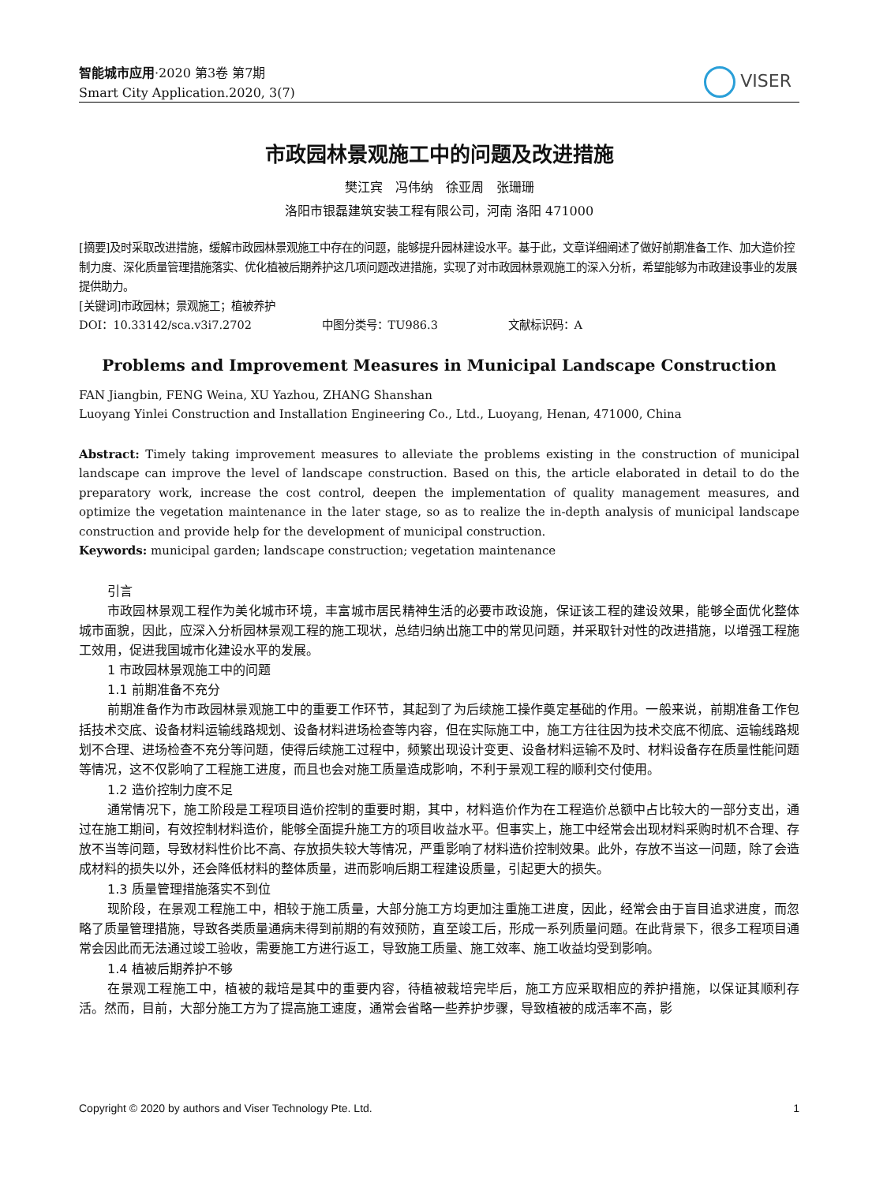智能城市应用·2020 第3卷 第7期
Smart City Application.2020, 3(7)
VISER
市政园林景观施工中的问题及改进措施
樊江宾　冯伟纳　徐亚周　张珊珊
洛阳市银磊建筑安装工程有限公司，河南 洛阳 471000
[摘要]及时采取改进措施，缓解市政园林景观施工中存在的问题，能够提升园林建设水平。基于此，文章详细阐述了做好前期准备工作、加大造价控制力度、深化质量管理措施落实、优化植被后期养护这几项问题改进措施，实现了对市政园林景观施工的深入分析，希望能够为市政建设事业的发展提供助力。
[关键词]市政园林；景观施工；植被养护
DOI：10.33142/sca.v3i7.2702 　　　　　　中图分类号：TU986.3 　　　　　　文献标识码：A
Problems and Improvement Measures in Municipal Landscape Construction
FAN Jiangbin, FENG Weina, XU Yazhou, ZHANG Shanshan
Luoyang Yinlei Construction and Installation Engineering Co., Ltd., Luoyang, Henan, 471000, China
Abstract: Timely taking improvement measures to alleviate the problems existing in the construction of municipal landscape can improve the level of landscape construction. Based on this, the article elaborated in detail to do the preparatory work, increase the cost control, deepen the implementation of quality management measures, and optimize the vegetation maintenance in the later stage, so as to realize the in-depth analysis of municipal landscape construction and provide help for the development of municipal construction.
Keywords: municipal garden; landscape construction; vegetation maintenance
引言
市政园林景观工程作为美化城市环境，丰富城市居民精神生活的必要市政设施，保证该工程的建设效果，能够全面优化整体城市面貌，因此，应深入分析园林景观工程的施工现状，总结归纳出施工中的常见问题，并采取针对性的改进措施，以增强工程施工效用，促进我国城市化建设水平的发展。
1 市政园林景观施工中的问题
1.1 前期准备不充分
前期准备作为市政园林景观施工中的重要工作环节，其起到了为后续施工操作奠定基础的作用。一般来说，前期准备工作包括技术交底、设备材料运输线路规划、设备材料进场检查等内容，但在实际施工中，施工方往往因为技术交底不彻底、运输线路规划不合理、进场检查不充分等问题，使得后续施工过程中，频繁出现设计变更、设备材料运输不及时、材料设备存在质量性能问题等情况，这不仅影响了工程施工进度，而且也会对施工质量造成影响，不利于景观工程的顺利交付使用。
1.2 造价控制力度不足
通常情况下，施工阶段是工程项目造价控制的重要时期，其中，材料造价作为在工程造价总额中占比较大的一部分支出，通过在施工期间，有效控制材料造价，能够全面提升施工方的项目收益水平。但事实上，施工中经常会出现材料采购时机不合理、存放不当等问题，导致材料性价比不高、存放损失较大等情况，严重影响了材料造价控制效果。此外，存放不当这一问题，除了会造成材料的损失以外，还会降低材料的整体质量，进而影响后期工程建设质量，引起更大的损失。
1.3 质量管理措施落实不到位
现阶段，在景观工程施工中，相较于施工质量，大部分施工方均更加注重施工进度，因此，经常会由于盲目追求进度，而忽略了质量管理措施，导致各类质量通病未得到前期的有效预防，直至竣工后，形成一系列质量问题。在此背景下，很多工程项目通常会因此而无法通过竣工验收，需要施工方进行返工，导致施工质量、施工效率、施工收益均受到影响。
1.4 植被后期养护不够
在景观工程施工中，植被的栽培是其中的重要内容，待植被栽培完毕后，施工方应采取相应的养护措施，以保证其顺利存活。然而，目前，大部分施工方为了提高施工速度，通常会省略一些养护步骤，导致植被的成活率不高，影
Copyright © 2020 by authors and Viser Technology Pte. Ltd. 1